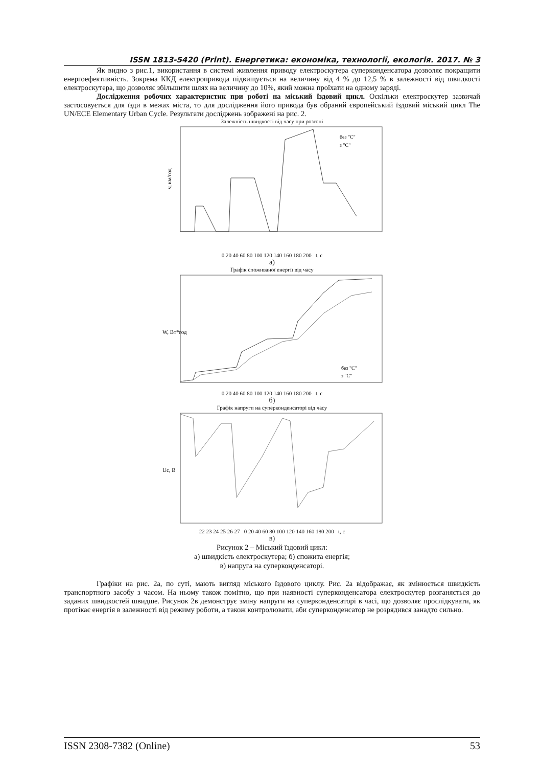ISSN 1813-5420 (Print). Енергетика: економіка, технології, екологія. 2017. № 3
Як видно з рис.1, використання в системі живлення приводу електроскутера суперконденсатора дозволяє покращити енергоефективність. Зокрема ККД електропривода підвищується на величину від 4 % до 12,5 % в залежності від швидкості електроскутера, що дозволяє збільшити шлях на величину до 10%, який можна проїхати на одному заряді.
Дослідження робочих характеристик при роботі на міський їздовий цикл. Оскільки електроскутер зазвичай застосовується для їзди в межах міста, то для дослідження його привода був обраний європейський їздовий міський цикл The UN/ECE Elementary Urban Cycle. Результати досліджень зображені на рис. 2.
Залежність швидкості від часу при розгоні
v, км/год
без "С"
з "С"
0 20 40 60 80 100 120 140 160 180 200 t, с
а)
Графік споживаної енергії від часу
W, Вт*год
без "С"
з "С"
0 20 40 60 80 100 120 140 160 180 200 t, с
б)
Графік напруги на суперконденсаторі від часу
Uc, В
22 23 24 25 26 27 0 20 40 60 80 100 120 140 160 180 200 t, с
в)
Рисунок 2 – Міський їздовий цикл:
а) швидкість електроскутера; б) спожита енергія;
в) напруга на суперконденсаторі.
Графіки на рис. 2а, по суті, мають вигляд міського їздового циклу. Рис. 2а відображає, як змінюється швидкість транспортного засобу з часом. На ньому також помітно, що при наявності суперконденсатора електроскутер розганяється до заданих швидкостей швидше. Рисунок 2в демонструє зміну напруги на суперконденсаторі в часі, що дозволяє прослідкувати, як протікає енергія в залежності від режиму роботи, а також контролювати, аби суперконденсатор не розрядився занадто сильно.
ISSN 2308-7382 (Online) 53